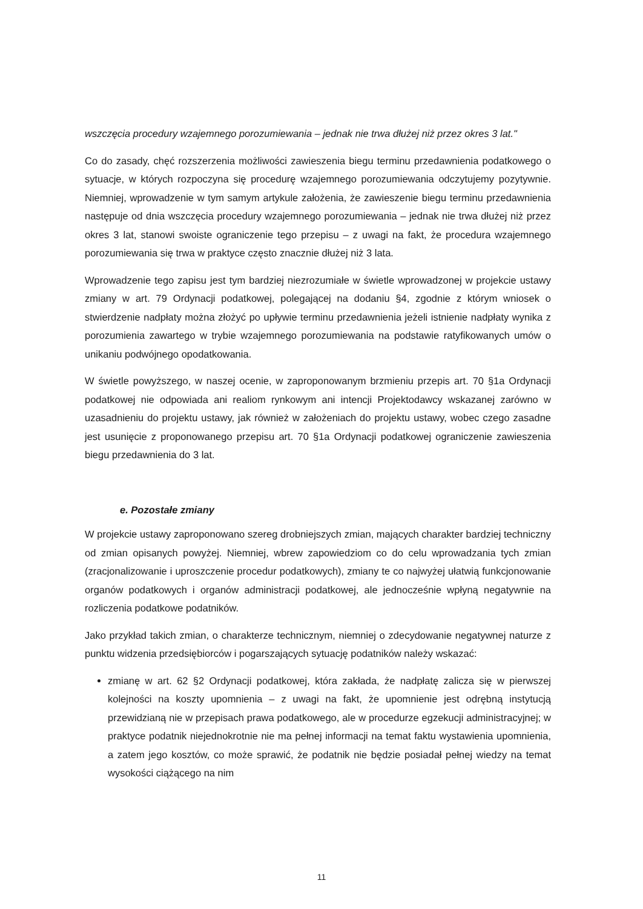wszczęcia procedury wzajemnego porozumiewania – jednak nie trwa dłużej niż przez okres 3 lat."
Co do zasady, chęć rozszerzenia możliwości zawieszenia biegu terminu przedawnienia podatkowego o sytuacje, w których rozpoczyna się procedurę wzajemnego porozumiewania odczytujemy pozytywnie. Niemniej, wprowadzenie w tym samym artykule założenia, że zawieszenie biegu terminu przedawnienia następuje od dnia wszczęcia procedury wzajemnego porozumiewania – jednak nie trwa dłużej niż przez okres 3 lat, stanowi swoiste ograniczenie tego przepisu – z uwagi na fakt, że procedura wzajemnego porozumiewania się trwa w praktyce często znacznie dłużej niż 3 lata.
Wprowadzenie tego zapisu jest tym bardziej niezrozumiałe w świetle wprowadzonej w projekcie ustawy zmiany w art. 79 Ordynacji podatkowej, polegającej na dodaniu §4, zgodnie z którym wniosek o stwierdzenie nadpłaty można złożyć po upływie terminu przedawnienia jeżeli istnienie nadpłaty wynika z porozumienia zawartego w trybie wzajemnego porozumiewania na podstawie ratyfikowanych umów o unikaniu podwójnego opodatkowania.
W świetle powyższego, w naszej ocenie, w zaproponowanym brzmieniu przepis art. 70 §1a Ordynacji podatkowej nie odpowiada ani realiom rynkowym ani intencji Projektodawcy wskazanej zarówno w uzasadnieniu do projektu ustawy, jak również w założeniach do projektu ustawy, wobec czego zasadne jest usunięcie z proponowanego przepisu art. 70 §1a Ordynacji podatkowej ograniczenie zawieszenia biegu przedawnienia do 3 lat.
e. Pozostałe zmiany
W projekcie ustawy zaproponowano szereg drobniejszych zmian, mających charakter bardziej techniczny od zmian opisanych powyżej. Niemniej, wbrew zapowiedziom co do celu wprowadzania tych zmian (zracjonalizowanie i uproszczenie procedur podatkowych), zmiany te co najwyżej ułatwią funkcjonowanie organów podatkowych i organów administracji podatkowej, ale jednocześnie wpłyną negatywnie na rozliczenia podatkowe podatników.
Jako przykład takich zmian, o charakterze technicznym, niemniej o zdecydowanie negatywnej naturze z punktu widzenia przedsiębiorców i pogarszających sytuację podatników należy wskazać:
zmianę w art. 62 §2 Ordynacji podatkowej, która zakłada, że nadpłatę zalicza się w pierwszej kolejności na koszty upomnienia – z uwagi na fakt, że upomnienie jest odrębną instytucją przewidzianą nie w przepisach prawa podatkowego, ale w procedurze egzekucji administracyjnej; w praktyce podatnik niejednokrotnie nie ma pełnej informacji na temat faktu wystawienia upomnienia, a zatem jego kosztów, co może sprawić, że podatnik nie będzie posiadał pełnej wiedzy na temat wysokości ciążącego na nim
11